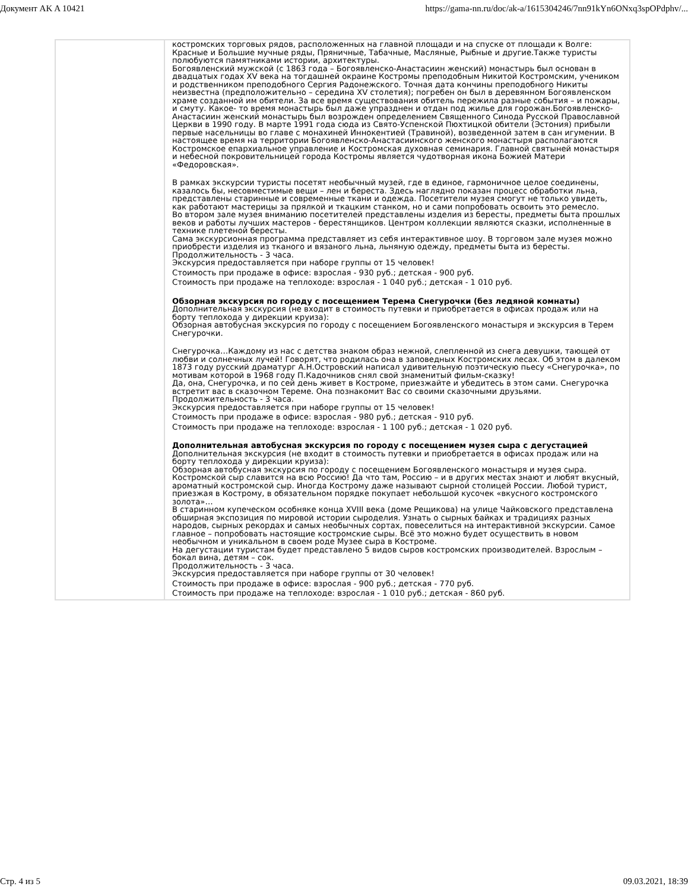Документ AK A 10421 https://gama-nn.ru/doc/ak-a/1615304246/7nn91kYn6ONxq3spOPdphv/...
| | костромских торговых рядов, расположенных на главной площади и на спуске от площади к Волге: Красные и Большие мучные ряды, Пряничные, Табачные, Масляные, Рыбные и другие.Также туристы полюбуются памятниками истории, архитектуры. Богоявленский мужской (с 1863 года – Богоявленско-Анастасиин женский) монастырь был основан в двадцатых годах XV века на тогдашней окраине Костромы преподобным Никитой Костромским, учеником и родственником преподобного Сергия Радонежского. Точная дата кончины преподобного Никиты неизвестна (предположительно – середина XV столетия); погребен он был в деревянном Богоявленском храме созданной им обители. За все время существования обитель пережила разные события – и пожары, и смуту. Какое- то время монастырь был даже упразднен и отдан под жилье для горожан.Богоявленско-Анастасиин женский монастырь был возрожден определением Священного Синода Русской Православной Церкви в 1990 году. В марте 1991 года сюда из Свято-Успенской Пюхтицкой обители (Эстония) прибыли первые насельницы во главе с монахиней Иннокентией (Травиной), возведенной затем в сан игумении. В настоящее время на территории Богоявленско-Анастасиинского женского монастыря располагаются Костромское епархиальное управление и Костромская духовная семинария. Главной святыней монастыря и небесной покровительницей города Костромы является чудотворная икона Божией Матери «Федоровская». В рамках экскурсии туристы посетят необычный музей, где в единое, гармоничное целое соединены, казалось бы, несовместимые вещи – лен и береста. Здесь наглядно показан процесс обработки льна, представлены старинные и современные ткани и одежда. Посетители музея смогут не только увидеть, как работают мастерицы за прялкой и ткацким станком, но и сами попробовать освоить это ремесло. Во втором зале музея вниманию посетителей представлены изделия из бересты, предметы быта прошлых веков и работы лучших мастеров - берестянщиков. Центром коллекции являются сказки, исполненные в технике плетеной бересты. Сама экскурсионная программа представляет из себя интерактивное шоу. В торговом зале музея можно приобрести изделия из тканого и вязаного льна, льняную одежду, предметы быта из бересты. Продолжительность - 3 часа. Экскурсия предоставляется при наборе группы от 15 человек! Стоимость при продаже в офисе: взрослая - 930 руб.; детская - 900 руб. Стоимость при продаже на теплоходе: взрослая - 1 040 руб.; детская - 1 010 руб. Обзорная экскурсия по городу с посещением Терема Снегурочки (без ледяной комнаты) Дополнительная экскурсия (не входит в стоимость путевки и приобретается в офисах продаж или на борту теплохода у дирекции круиза): Обзорная автобусная экскурсия по городу с посещением Богоявленского монастыря и экскурсия в Терем Снегурочки. Снегурочка…Каждому из нас с детства знаком образ нежной, слепленной из снега девушки, тающей от любви и солнечных лучей! Говорят, что родилась она в заповедных Костромских лесах. Об этом в далеком 1873 году русский драматург А.Н.Островский написал удивительную поэтическую пьесу «Снегурочка», по мотивам которой в 1968 году П.Кадочников снял свой знаменитый фильм-сказку! Да, она, Снегурочка, и по сей день живет в Костроме, приезжайте и убедитесь в этом сами. Снегурочка встретит вас в сказочном Тереме. Она познакомит Вас со своими сказочными друзьями. Продолжительность - 3 часа. Экскурсия предоставляется при наборе группы от 15 человек! Стоимость при продаже в офисе: взрослая - 980 руб.; детская - 910 руб. Стоимость при продаже на теплоходе: взрослая - 1 100 руб.; детская - 1 020 руб. Дополнительная автобусная экскурсия по городу с посещением музея сыра с дегустацией Дополнительная экскурсия (не входит в стоимость путевки и приобретается в офисах продаж или на борту теплохода у дирекции круиза): Обзорная автобусная экскурсия по городу с посещением Богоявленского монастыря и музея сыра. Костромской сыр славится на всю Россию! Да что там, Россию – и в других местах знают и любят вкусный, ароматный костромской сыр. Иногда Кострому даже называют сырной столицей России. Любой турист, приезжая в Кострому, в обязательном порядке покупает небольшой кусочек «вкусного костромского золота»… В старинном купеческом особняке конца XVIII века (доме Рещикова) на улице Чайковского представлена обширная экспозиция по мировой истории сыроделия. Узнать о сырных байках и традициях разных народов, сырных рекордах и самых необычных сортах, повеселиться на интерактивной экскурсии. Самое главное – попробовать настоящие костромские сыры. Всё это можно будет осуществить в новом необычном и уникальном в своем роде Музее сыра в Костроме. На дегустации туристам будет представлено 5 видов сыров костромских производителей. Взрослым – бокал вина, детям – сок. Продолжительность - 3 часа. Экскурсия предоставляется при наборе группы от 30 человек! Стоимость при продаже в офисе: взрослая - 900 руб.; детская - 770 руб. Стоимость при продаже на теплоходе: взрослая - 1 010 руб.; детская - 860 руб. |
Стр. 4 из 5 09.03.2021, 18:39